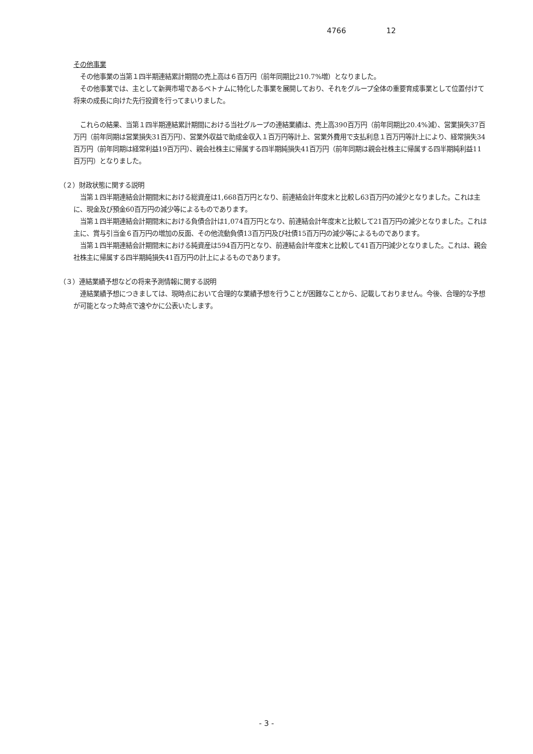4766 12
その他事業
　その他事業の当第１四半期連結累計期間の売上高は６百万円（前年同期比210.7%増）となりました。
　その他事業では、主として新興市場であるベトナムに特化した事業を展開しており、それをグループ全体の重要育成事業として位置付けて将来の成長に向けた先行投資を行ってまいりました。
　これらの結果、当第１四半期連結累計期間における当社グループの連結業績は、売上高390百万円（前年同期比20.4%減）、営業損失37百万円（前年同期は営業損失31百万円）、営業外収益で助成金収入１百万円等計上、営業外費用で支払利息１百万円等計上により、経常損失34百万円（前年同期は経常利益19百万円）、親会社株主に帰属する四半期純損失41百万円（前年同期は親会社株主に帰属する四半期純利益11百万円）となりました。
（２）財政状態に関する説明
　当第１四半期連結会計期間末における総資産は1,668百万円となり、前連結会計年度末と比較し63百万円の減少となりました。これは主に、現金及び預金60百万円の減少等によるものであります。
　当第１四半期連結会計期間末における負債合計は1,074百万円となり、前連結会計年度末と比較して21百万円の減少となりました。これは主に、賞与引当金６百万円の増加の反面、その他流動負債13百万円及び社債15百万円の減少等によるものであります。
　当第１四半期連結会計期間末における純資産は594百万円となり、前連結会計年度末と比較して41百万円減少となりました。これは、親会社株主に帰属する四半期純損失41百万円の計上によるものであります。
（３）連結業績予想などの将来予測情報に関する説明
　連結業績予想につきましては、現時点において合理的な業績予想を行うことが困難なことから、記載しておりません。今後、合理的な予想が可能となった時点で速やかに公表いたします。
- 3 -